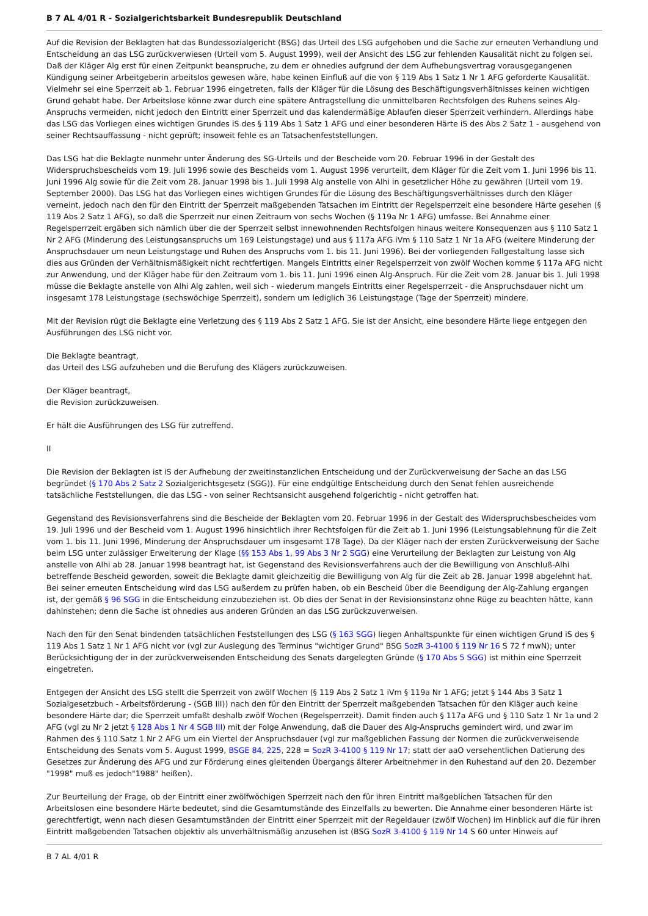B 7 AL 4/01 R - Sozialgerichtsbarkeit Bundesrepublik Deutschland
Auf die Revision der Beklagten hat das Bundessozialgericht (BSG) das Urteil des LSG aufgehoben und die Sache zur erneuten Verhandlung und Entscheidung an das LSG zurückverwiesen (Urteil vom 5. August 1999), weil der Ansicht des LSG zur fehlenden Kausalität nicht zu folgen sei. Daß der Kläger Alg erst für einen Zeitpunkt beanspruche, zu dem er ohnedies aufgrund der dem Aufhebungsvertrag vorausgegangenen Kündigung seiner Arbeitgeberin arbeitslos gewesen wäre, habe keinen Einfluß auf die von § 119 Abs 1 Satz 1 Nr 1 AFG geforderte Kausalität. Vielmehr sei eine Sperrzeit ab 1. Februar 1996 eingetreten, falls der Kläger für die Lösung des Beschäftigungsverhältnisses keinen wichtigen Grund gehabt habe. Der Arbeitslose könne zwar durch eine spätere Antragstellung die unmittelbaren Rechtsfolgen des Ruhens seines Alg-Anspruchs vermeiden, nicht jedoch den Eintritt einer Sperrzeit und das kalendermäßige Ablaufen dieser Sperrzeit verhindern. Allerdings habe das LSG das Vorliegen eines wichtigen Grundes iS des § 119 Abs 1 Satz 1 AFG und einer besonderen Härte iS des Abs 2 Satz 1 - ausgehend von seiner Rechtsauffassung - nicht geprüft; insoweit fehle es an Tatsachenfeststellungen.
Das LSG hat die Beklagte nunmehr unter Änderung des SG-Urteils und der Bescheide vom 20. Februar 1996 in der Gestalt des Widerspruchsbescheids vom 19. Juli 1996 sowie des Bescheids vom 1. August 1996 verurteilt, dem Kläger für die Zeit vom 1. Juni 1996 bis 11. Juni 1996 Alg sowie für die Zeit vom 28. Januar 1998 bis 1. Juli 1998 Alg anstelle von Alhi in gesetzlicher Höhe zu gewähren (Urteil vom 19. September 2000). Das LSG hat das Vorliegen eines wichtigen Grundes für die Lösung des Beschäftigungsverhältnisses durch den Kläger verneint, jedoch nach den für den Eintritt der Sperrzeit maßgebenden Tatsachen im Eintritt der Regelsperrzeit eine besondere Härte gesehen (§ 119 Abs 2 Satz 1 AFG), so daß die Sperrzeit nur einen Zeitraum von sechs Wochen (§ 119a Nr 1 AFG) umfasse. Bei Annahme einer Regelsperrzeit ergäben sich nämlich über die der Sperrzeit selbst innewohnenden Rechtsfolgen hinaus weitere Konsequenzen aus § 110 Satz 1 Nr 2 AFG (Minderung des Leistungsanspruchs um 169 Leistungstage) und aus § 117a AFG iVm § 110 Satz 1 Nr 1a AFG (weitere Minderung der Anspruchsdauer um neun Leistungstage und Ruhen des Anspruchs vom 1. bis 11. Juni 1996). Bei der vorliegenden Fallgestaltung lasse sich dies aus Gründen der Verhältnismäßigkeit nicht rechtfertigen. Mangels Eintritts einer Regelsperrzeit von zwölf Wochen komme § 117a AFG nicht zur Anwendung, und der Kläger habe für den Zeitraum vom 1. bis 11. Juni 1996 einen Alg-Anspruch. Für die Zeit vom 28. Januar bis 1. Juli 1998 müsse die Beklagte anstelle von Alhi Alg zahlen, weil sich - wiederum mangels Eintritts einer Regelsperrzeit - die Anspruchsdauer nicht um insgesamt 178 Leistungstage (sechswöchige Sperrzeit), sondern um lediglich 36 Leistungstage (Tage der Sperrzeit) mindere.
Mit der Revision rügt die Beklagte eine Verletzung des § 119 Abs 2 Satz 1 AFG. Sie ist der Ansicht, eine besondere Härte liege entgegen den Ausführungen des LSG nicht vor.
Die Beklagte beantragt,
das Urteil des LSG aufzuheben und die Berufung des Klägers zurückzuweisen.
Der Kläger beantragt,
die Revision zurückzuweisen.
Er hält die Ausführungen des LSG für zutreffend.
II
Die Revision der Beklagten ist iS der Aufhebung der zweitinstanzlichen Entscheidung und der Zurückverweisung der Sache an das LSG begründet (§ 170 Abs 2 Satz 2 Sozialgerichtsgesetz (SGG)). Für eine endgültige Entscheidung durch den Senat fehlen ausreichende tatsächliche Feststellungen, die das LSG - von seiner Rechtsansicht ausgehend folgerichtig - nicht getroffen hat.
Gegenstand des Revisionsverfahrens sind die Bescheide der Beklagten vom 20. Februar 1996 in der Gestalt des Widerspruchsbescheides vom 19. Juli 1996 und der Bescheid vom 1. August 1996 hinsichtlich ihrer Rechtsfolgen für die Zeit ab 1. Juni 1996 (Leistungsablehnung für die Zeit vom 1. bis 11. Juni 1996, Minderung der Anspruchsdauer um insgesamt 178 Tage). Da der Kläger nach der ersten Zurückverweisung der Sache beim LSG unter zulässiger Erweiterung der Klage (§§ 153 Abs 1, 99 Abs 3 Nr 2 SGG) eine Verurteilung der Beklagten zur Leistung von Alg anstelle von Alhi ab 28. Januar 1998 beantragt hat, ist Gegenstand des Revisionsverfahrens auch der die Bewilligung von Anschluß-Alhi betreffende Bescheid geworden, soweit die Beklagte damit gleichzeitig die Bewilligung von Alg für die Zeit ab 28. Januar 1998 abgelehnt hat. Bei seiner erneuten Entscheidung wird das LSG außerdem zu prüfen haben, ob ein Bescheid über die Beendigung der Alg-Zahlung ergangen ist, der gemäß § 96 SGG in die Entscheidung einzubeziehen ist. Ob dies der Senat in der Revisionsinstanz ohne Rüge zu beachten hätte, kann dahinstehen; denn die Sache ist ohnedies aus anderen Gründen an das LSG zurückzuverweisen.
Nach den für den Senat bindenden tatsächlichen Feststellungen des LSG (§ 163 SGG) liegen Anhaltspunkte für einen wichtigen Grund iS des § 119 Abs 1 Satz 1 Nr 1 AFG nicht vor (vgl zur Auslegung des Terminus "wichtiger Grund" BSG SozR 3-4100 § 119 Nr 16 S 72 f mwN); unter Berücksichtigung der in der zurückverweisenden Entscheidung des Senats dargelegten Gründe (§ 170 Abs 5 SGG) ist mithin eine Sperrzeit eingetreten.
Entgegen der Ansicht des LSG stellt die Sperrzeit von zwölf Wochen (§ 119 Abs 2 Satz 1 iVm § 119a Nr 1 AFG; jetzt § 144 Abs 3 Satz 1 Sozialgesetzbuch - Arbeitsförderung - (SGB III)) nach den für den Eintritt der Sperrzeit maßgebenden Tatsachen für den Kläger auch keine besondere Härte dar; die Sperrzeit umfaßt deshalb zwölf Wochen (Regelsperrzeit). Damit finden auch § 117a AFG und § 110 Satz 1 Nr 1a und 2 AFG (vgl zu Nr 2 jetzt § 128 Abs 1 Nr 4 SGB III) mit der Folge Anwendung, daß die Dauer des Alg-Anspruchs gemindert wird, und zwar im Rahmen des § 110 Satz 1 Nr 2 AFG um ein Viertel der Anspruchsdauer (vgl zur maßgeblichen Fassung der Normen die zurückverweisende Entscheidung des Senats vom 5. August 1999, BSGE 84, 225, 228 = SozR 3-4100 § 119 Nr 17; statt der aaO versehentlichen Datierung des Gesetzes zur Änderung des AFG und zur Förderung eines gleitenden Übergangs älterer Arbeitnehmer in den Ruhestand auf den 20. Dezember "1998" muß es jedoch"1988" heißen).
Zur Beurteilung der Frage, ob der Eintritt einer zwölfwöchigen Sperrzeit nach den für ihren Eintritt maßgeblichen Tatsachen für den Arbeitslosen eine besondere Härte bedeutet, sind die Gesamtumstände des Einzelfalls zu bewerten. Die Annahme einer besonderen Härte ist gerechtfertigt, wenn nach diesen Gesamtumständen der Eintritt einer Sperrzeit mit der Regeldauer (zwölf Wochen) im Hinblick auf die für ihren Eintritt maßgebenden Tatsachen objektiv als unverhältnismäßig anzusehen ist (BSG SozR 3-4100 § 119 Nr 14 S 60 unter Hinweis auf
B 7 AL 4/01 R